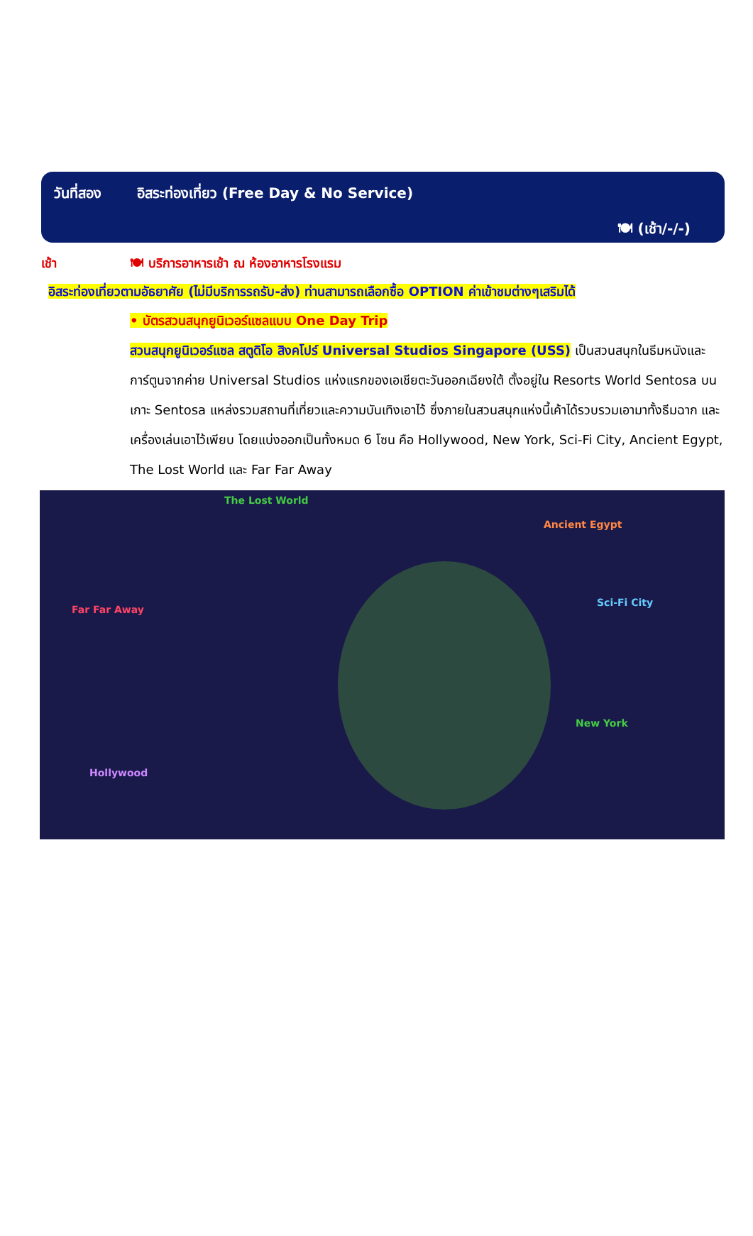วันที่สอง อิสระท่องเที่ยว (Free Day & No Service)
🍽 (เช้า/-/-)
เช้า 🍽 บริการอาหารเช้า ณ ห้องอาหารโรงแรม
อิสระท่องเที่ยวตามอัธยาศัย (ไม่มีบริการรถรับ-ส่ง) ท่านสามารถเลือกซื้อ OPTION ค่าเข้าชมต่างๆเสริมได้
• บัตรสวนสนุกยูนิเวอร์แซลแบบ One Day Trip
สวนสนุกยูนิเวอร์แซล สตูดิโอ สิงคโปร์ Universal Studios Singapore (USS) เป็นสวนสนุกในธีมหนังและการ์ตูนจากค่าย Universal Studios แห่งแรกของเอเชียตะวันออกเฉียงใต้ ตั้งอยู่ใน Resorts World Sentosa บนเกาะ Sentosa แหล่งรวมสถานที่เที่ยวและความบันเทิงเอาไว้ ซึ่งภายในสวนสนุกแห่งนี้เค้าได้รวบรวมเอามาทั้งธีมฉาก และเครื่องเล่นเอาไว้เพียบ โดยแบ่งออกเป็นทั้งหมด 6 โซน คือ Hollywood, New York, Sci-Fi City, Ancient Egypt, The Lost World และ Far Far Away
The Lost World
Ancient Egypt
Far Far Away
Sci-Fi City
New York
Hollywood